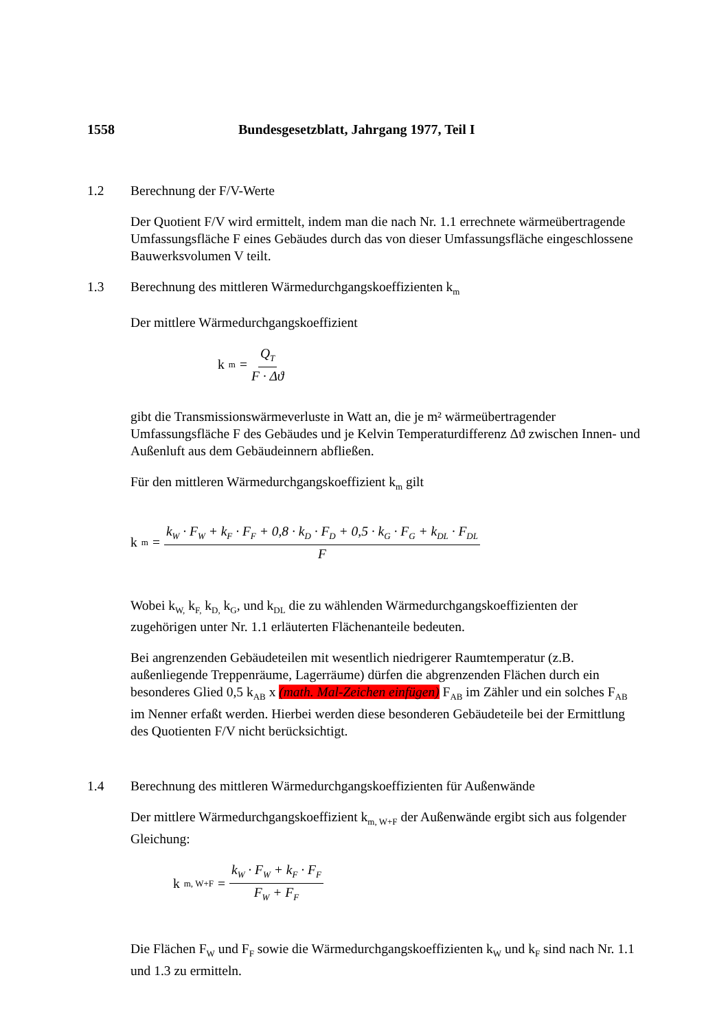1558 Bundesgesetzblatt, Jahrgang 1977, Teil I
1.2 Berechnung der F/V-Werte
Der Quotient F/V wird ermittelt, indem man die nach Nr. 1.1 errechnete wärmeübertragende Umfassungsfläche F eines Gebäudes durch das von dieser Umfassungsfläche eingeschlossene Bauwerksvolumen V teilt.
1.3 Berechnung des mittleren Wärmedurchgangskoeffizienten k<sub>m</sub>
Der mittlere Wärmedurchgangskoeffizient
k<sub>m</sub> = Q<sub>T</sub> F · Δϑ
gibt die Transmissionswärmeverluste in Watt an, die je m² wärmeübertragender Umfassungsfläche F des Gebäudes und je Kelvin Temperaturdifferenz Δϑ zwischen Innen- und Außenluft aus dem Gebäudeinnern abfließen.
Für den mittleren Wärmedurchgangskoeffizient k<sub>m</sub> gilt
k<sub>m</sub> = k<sub>W</sub> · F<sub>W</sub> + k<sub>F</sub> · F<sub>F</sub> + 0,8 · k<sub>D</sub> · F<sub>D</sub> + 0,5 · k<sub>G</sub> · F<sub>G</sub> + k<sub>DL</sub> · F<sub>DL</sub> F
Wobei k<sub>W,</sub> k<sub>F,</sub> k<sub>D,</sub> k<sub>G</sub>, und k<sub>DL</sub> die zu wählenden Wärmedurchgangskoeffizienten der zugehörigen unter Nr. 1.1 erläuterten Flächenanteile bedeuten.
Bei angrenzenden Gebäudeteilen mit wesentlich niedrigerer Raumtemperatur (z.B. außenliegende Treppenräume, Lagerräume) dürfen die abgrenzenden Flächen durch ein besonderes Glied 0,5 k<sub>AB</sub> x (math. Mal-Zeichen einfügen) F<sub>AB</sub> im Zähler und ein solches F<sub>AB</sub> im Nenner erfaßt werden. Hierbei werden diese besonderen Gebäudeteile bei der Ermittlung des Quotienten F/V nicht berücksichtigt.
1.4 Berechnung des mittleren Wärmedurchgangskoeffizienten für Außenwände
Der mittlere Wärmedurchgangskoeffizient k<sub>m, W+F</sub> der Außenwände ergibt sich aus folgender Gleichung:
k<sub>m, W+F</sub> = k<sub>W</sub> · F<sub>W</sub> + k<sub>F</sub> · F<sub>F</sub> F<sub>W</sub> + F<sub>F</sub>
Die Flächen F<sub>W</sub> und F<sub>F</sub> sowie die Wärmedurchgangskoeffizienten k<sub>W</sub> und k<sub>F</sub> sind nach Nr. 1.1 und 1.3 zu ermitteln.